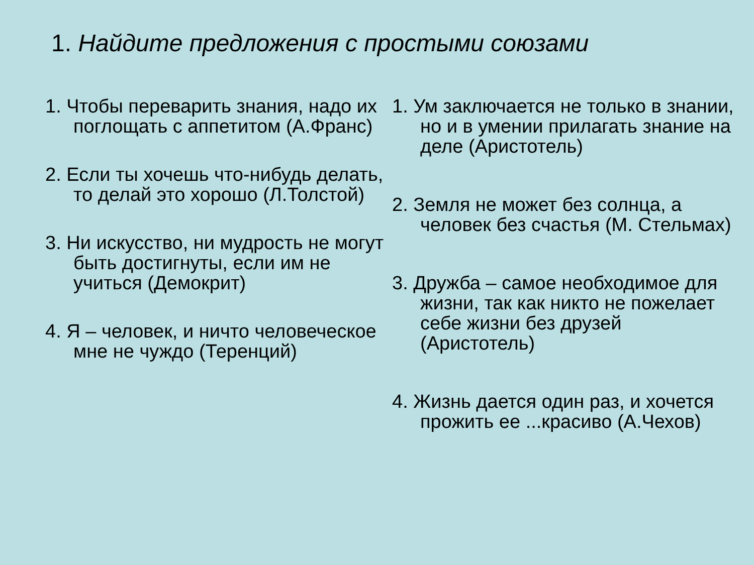1. Найдите предложения с простыми союзами
1. Чтобы переварить знания, надо их поглощать с аппетитом (А.Франс)
2. Если ты хочешь что-нибудь делать, то делай это хорошо (Л.Толстой)
3. Ни искусство, ни мудрость не могут быть достигнуты, если им не учиться (Демокрит)
4. Я – человек, и ничто человеческое мне не чуждо (Теренций)
1. Ум заключается не только в знании, но и в умении прилагать знание на деле (Аристотель)
2. Земля не может без солнца, а человек без счастья (М. Стельмах)
3. Дружба – самое необходимое для жизни, так как никто не пожелает себе жизни без друзей (Аристотель)
4. Жизнь дается один раз, и хочется прожить ее ...красиво (А.Чехов)